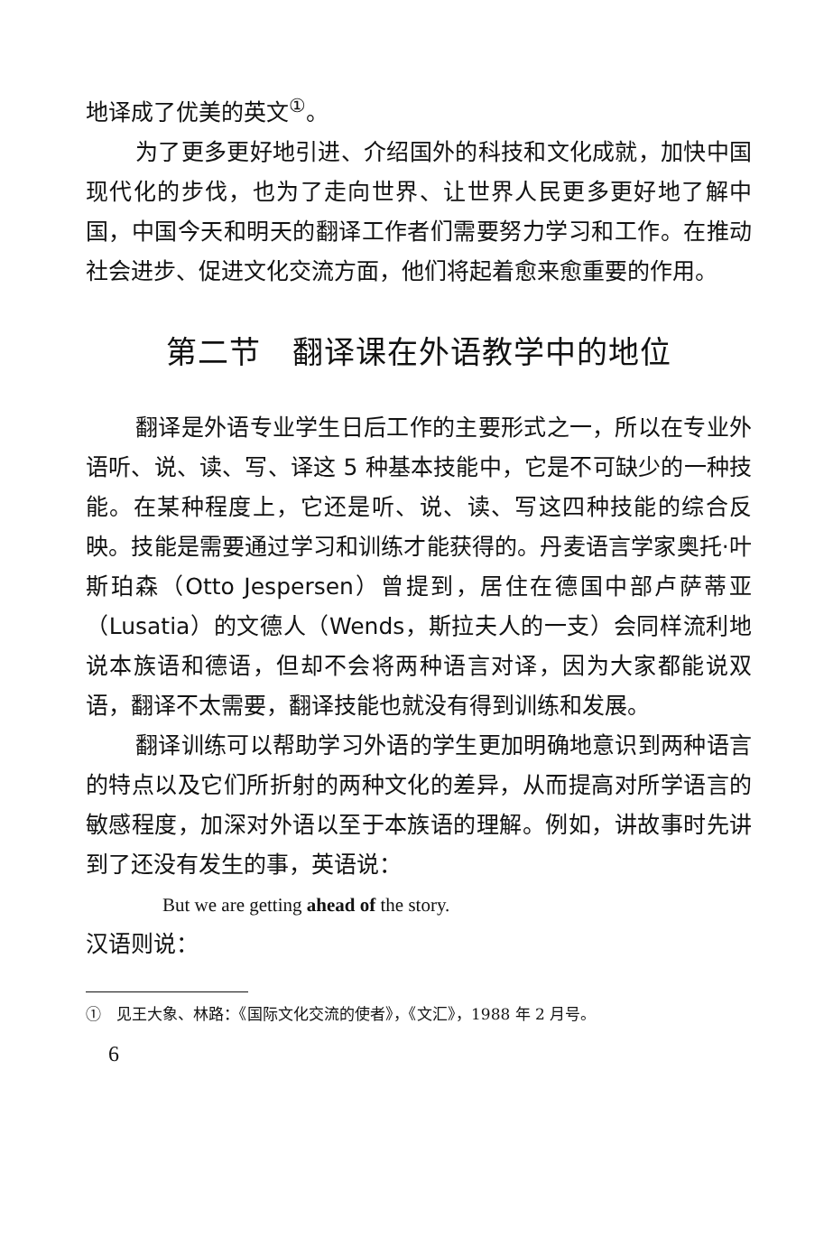地译成了优美的英文<sup>①</sup>。
为了更多更好地引进、介绍国外的科技和文化成就，加快中国现代化的步伐，也为了走向世界、让世界人民更多更好地了解中国，中国今天和明天的翻译工作者们需要努力学习和工作。在推动社会进步、促进文化交流方面，他们将起着愈来愈重要的作用。
第二节　翻译课在外语教学中的地位
翻译是外语专业学生日后工作的主要形式之一，所以在专业外语听、说、读、写、译这 5 种基本技能中，它是不可缺少的一种技能。在某种程度上，它还是听、说、读、写这四种技能的综合反映。技能是需要通过学习和训练才能获得的。丹麦语言学家奥托·叶斯珀森（Otto Jespersen）曾提到，居住在德国中部卢萨蒂亚（Lusatia）的文德人（Wends，斯拉夫人的一支）会同样流利地说本族语和德语，但却不会将两种语言对译，因为大家都能说双语，翻译不太需要，翻译技能也就没有得到训练和发展。
翻译训练可以帮助学习外语的学生更加明确地意识到两种语言的特点以及它们所折射的两种文化的差异，从而提高对所学语言的敏感程度，加深对外语以至于本族语的理解。例如，讲故事时先讲到了还没有发生的事，英语说：
But we are getting ahead of the story.
汉语则说：
①　见王大象、林路：《国际文化交流的使者》，《文汇》，1988 年 2 月号。
6